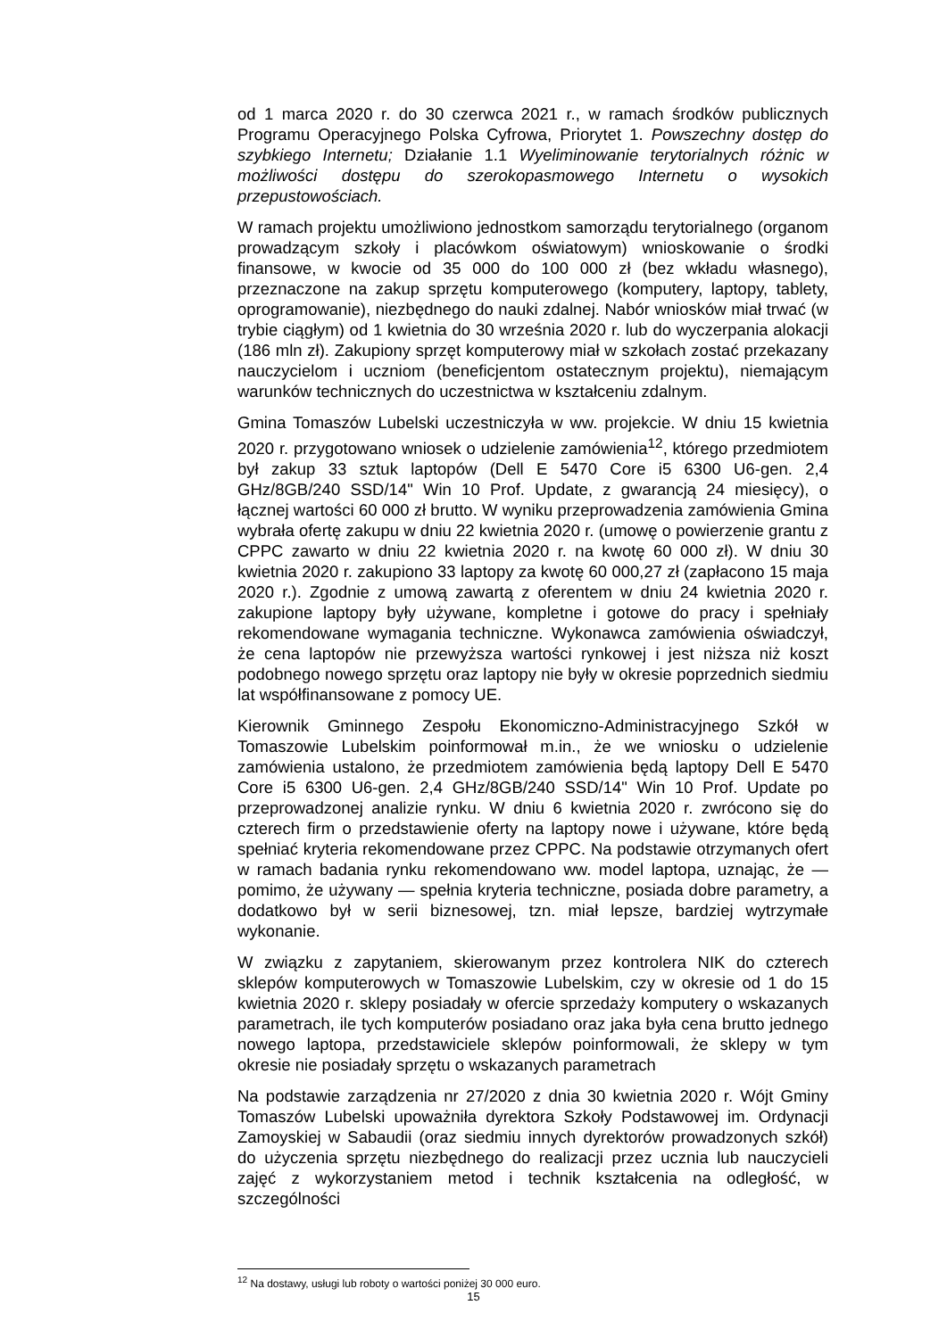od 1 marca 2020 r. do 30 czerwca 2021 r., w ramach środków publicznych Programu Operacyjnego Polska Cyfrowa, Priorytet 1. Powszechny dostęp do szybkiego Internetu; Działanie 1.1 Wyeliminowanie terytorialnych różnic w możliwości dostępu do szerokopasmowego Internetu o wysokich przepustowościach.
W ramach projektu umożliwiono jednostkom samorządu terytorialnego (organom prowadzącym szkoły i placówkom oświatowym) wnioskowanie o środki finansowe, w kwocie od 35 000 do 100 000 zł (bez wkładu własnego), przeznaczone na zakup sprzętu komputerowego (komputery, laptopy, tablety, oprogramowanie), niezbędnego do nauki zdalnej. Nabór wniosków miał trwać (w trybie ciągłym) od 1 kwietnia do 30 września 2020 r. lub do wyczerpania alokacji (186 mln zł). Zakupiony sprzęt komputerowy miał w szkołach zostać przekazany nauczycielom i uczniom (beneficjentom ostatecznym projektu), niemającym warunków technicznych do uczestnictwa w kształceniu zdalnym.
Gmina Tomaszów Lubelski uczestniczyła w ww. projekcie. W dniu 15 kwietnia 2020 r. przygotowano wniosek o udzielenie zamówienia<sup>12</sup>, którego przedmiotem był zakup 33 sztuk laptopów (Dell E 5470 Core i5 6300 U6-gen. 2,4 GHz/8GB/240 SSD/14" Win 10 Prof. Update, z gwarancją 24 miesięcy), o łącznej wartości 60 000 zł brutto. W wyniku przeprowadzenia zamówienia Gmina wybrała ofertę zakupu w dniu 22 kwietnia 2020 r. (umowę o powierzenie grantu z CPPC zawarto w dniu 22 kwietnia 2020 r. na kwotę 60 000 zł). W dniu 30 kwietnia 2020 r. zakupiono 33 laptopy za kwotę 60 000,27 zł (zapłacono 15 maja 2020 r.). Zgodnie z umową zawartą z oferentem w dniu 24 kwietnia 2020 r. zakupione laptopy były używane, kompletne i gotowe do pracy i spełniały rekomendowane wymagania techniczne. Wykonawca zamówienia oświadczył, że cena laptopów nie przewyższa wartości rynkowej i jest niższa niż koszt podobnego nowego sprzętu oraz laptopy nie były w okresie poprzednich siedmiu lat współfinansowane z pomocy UE.
Kierownik Gminnego Zespołu Ekonomiczno-Administracyjnego Szkół w Tomaszowie Lubelskim poinformował m.in., że we wniosku o udzielenie zamówienia ustalono, że przedmiotem zamówienia będą laptopy Dell E 5470 Core i5 6300 U6-gen. 2,4 GHz/8GB/240 SSD/14" Win 10 Prof. Update po przeprowadzonej analizie rynku. W dniu 6 kwietnia 2020 r. zwrócono się do czterech firm o przedstawienie oferty na laptopy nowe i używane, które będą spełniać kryteria rekomendowane przez CPPC. Na podstawie otrzymanych ofert w ramach badania rynku rekomendowano ww. model laptopa, uznając, że — pomimo, że używany — spełnia kryteria techniczne, posiada dobre parametry, a dodatkowo był w serii biznesowej, tzn. miał lepsze, bardziej wytrzymałe wykonanie.
W związku z zapytaniem, skierowanym przez kontrolera NIK do czterech sklepów komputerowych w Tomaszowie Lubelskim, czy w okresie od 1 do 15 kwietnia 2020 r. sklepy posiadały w ofercie sprzedaży komputery o wskazanych parametrach, ile tych komputerów posiadano oraz jaka była cena brutto jednego nowego laptopa, przedstawiciele sklepów poinformowali, że sklepy w tym okresie nie posiadały sprzętu o wskazanych parametrach
Na podstawie zarządzenia nr 27/2020 z dnia 30 kwietnia 2020 r. Wójt Gminy Tomaszów Lubelski upoważniła dyrektora Szkoły Podstawowej im. Ordynacji Zamoyskiej w Sabaudii (oraz siedmiu innych dyrektorów prowadzonych szkół) do użyczenia sprzętu niezbędnego do realizacji przez ucznia lub nauczycieli zajęć z wykorzystaniem metod i technik kształcenia na odległość, w szczególności
<sup>12</sup> Na dostawy, usługi lub roboty o wartości poniżej 30 000 euro.
15